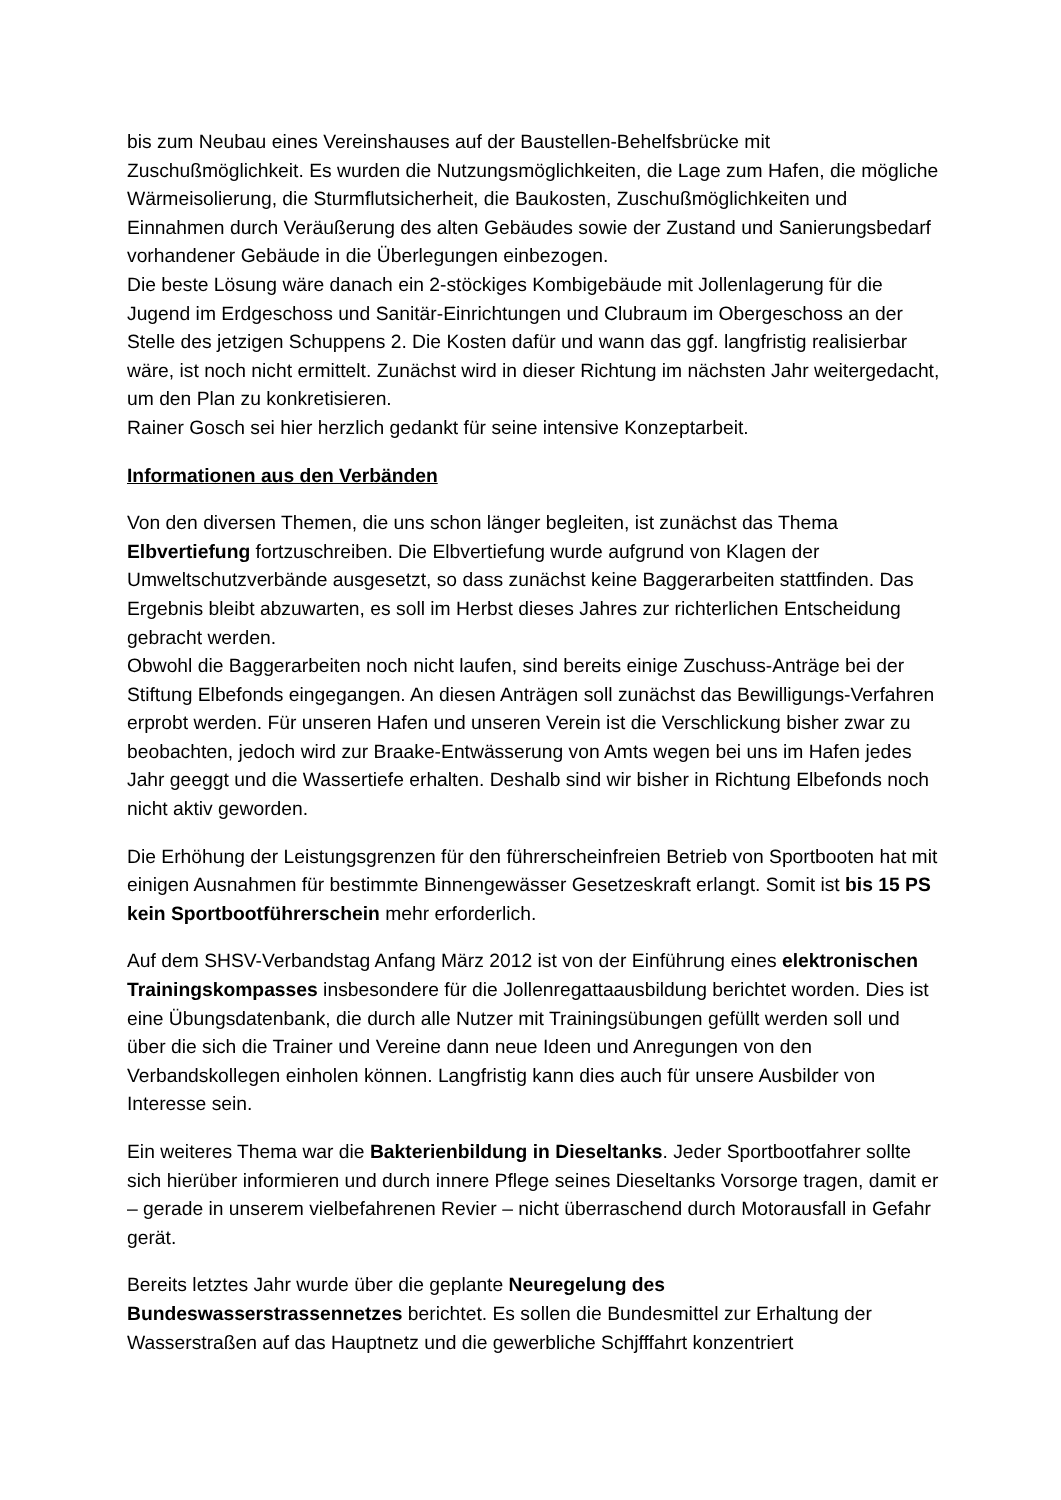bis zum Neubau eines Vereinshauses auf der Baustellen-Behelfsbrücke mit Zuschußmöglichkeit. Es wurden die Nutzungsmöglichkeiten, die Lage zum Hafen, die mögliche Wärmeisolierung, die Sturmflutsicherheit, die Baukosten, Zuschußmöglichkeiten und Einnahmen durch Veräußerung des alten Gebäudes sowie der Zustand und Sanierungsbedarf vorhandener Gebäude in die Überlegungen einbezogen.
Die beste Lösung wäre danach ein 2-stöckiges Kombigebäude mit Jollenlagerung für die Jugend im Erdgeschoss und Sanitär-Einrichtungen und Clubraum im Obergeschoss an der Stelle des jetzigen Schuppens 2. Die Kosten dafür und wann das ggf. langfristig realisierbar wäre, ist noch nicht ermittelt. Zunächst wird in dieser Richtung im nächsten Jahr weitergedacht, um den Plan zu konkretisieren.
Rainer Gosch sei hier herzlich gedankt für seine intensive Konzeptarbeit.
Informationen aus den Verbänden
Von den diversen Themen, die uns schon länger begleiten, ist zunächst das Thema Elbvertiefung fortzuschreiben. Die Elbvertiefung wurde aufgrund von Klagen der Umweltschutzverbände ausgesetzt, so dass zunächst keine Baggerarbeiten stattfinden. Das Ergebnis bleibt abzuwarten, es soll im Herbst dieses Jahres zur richterlichen Entscheidung gebracht werden.
Obwohl die Baggerarbeiten noch nicht laufen, sind bereits einige Zuschuss-Anträge bei der Stiftung Elbefonds eingegangen. An diesen Anträgen soll zunächst das Bewilligungs-Verfahren erprobt werden. Für unseren Hafen und unseren Verein ist die Verschlickung bisher zwar zu beobachten, jedoch wird zur Braake-Entwässerung von Amts wegen bei uns im Hafen jedes Jahr geeggt und die Wassertiefe erhalten. Deshalb sind wir bisher in Richtung Elbefonds noch nicht aktiv geworden.
Die Erhöhung der Leistungsgrenzen für den führerscheinfreien Betrieb von Sportbooten hat mit einigen Ausnahmen für bestimmte Binnengewässer Gesetzeskraft erlangt. Somit ist bis 15 PS kein Sportbootführerschein mehr erforderlich.
Auf dem SHSV-Verbandstag Anfang März 2012 ist von der Einführung eines elektronischen Trainingskompasses insbesondere für die Jollenregattaausbildung berichtet worden. Dies ist eine Übungsdatenbank, die durch alle Nutzer mit Trainingsübungen gefüllt werden soll und über die sich die Trainer und Vereine dann neue Ideen und Anregungen von den Verbandskollegen einholen können. Langfristig kann dies auch für unsere Ausbilder von Interesse sein.
Ein weiteres Thema war die Bakterienbildung in Dieseltanks. Jeder Sportbootfahrer sollte sich hierüber informieren und durch innere Pflege seines Dieseltanks Vorsorge tragen, damit er – gerade in unserem vielbefahrenen Revier – nicht überraschend durch Motorausfall in Gefahr gerät.
Bereits letztes Jahr wurde über die geplante Neuregelung des Bundeswasserstrassennetzes berichtet. Es sollen die Bundesmittel zur Erhaltung der Wasserstraßen auf das Hauptnetz und die gewerbliche Schjfffahrt konzentriert